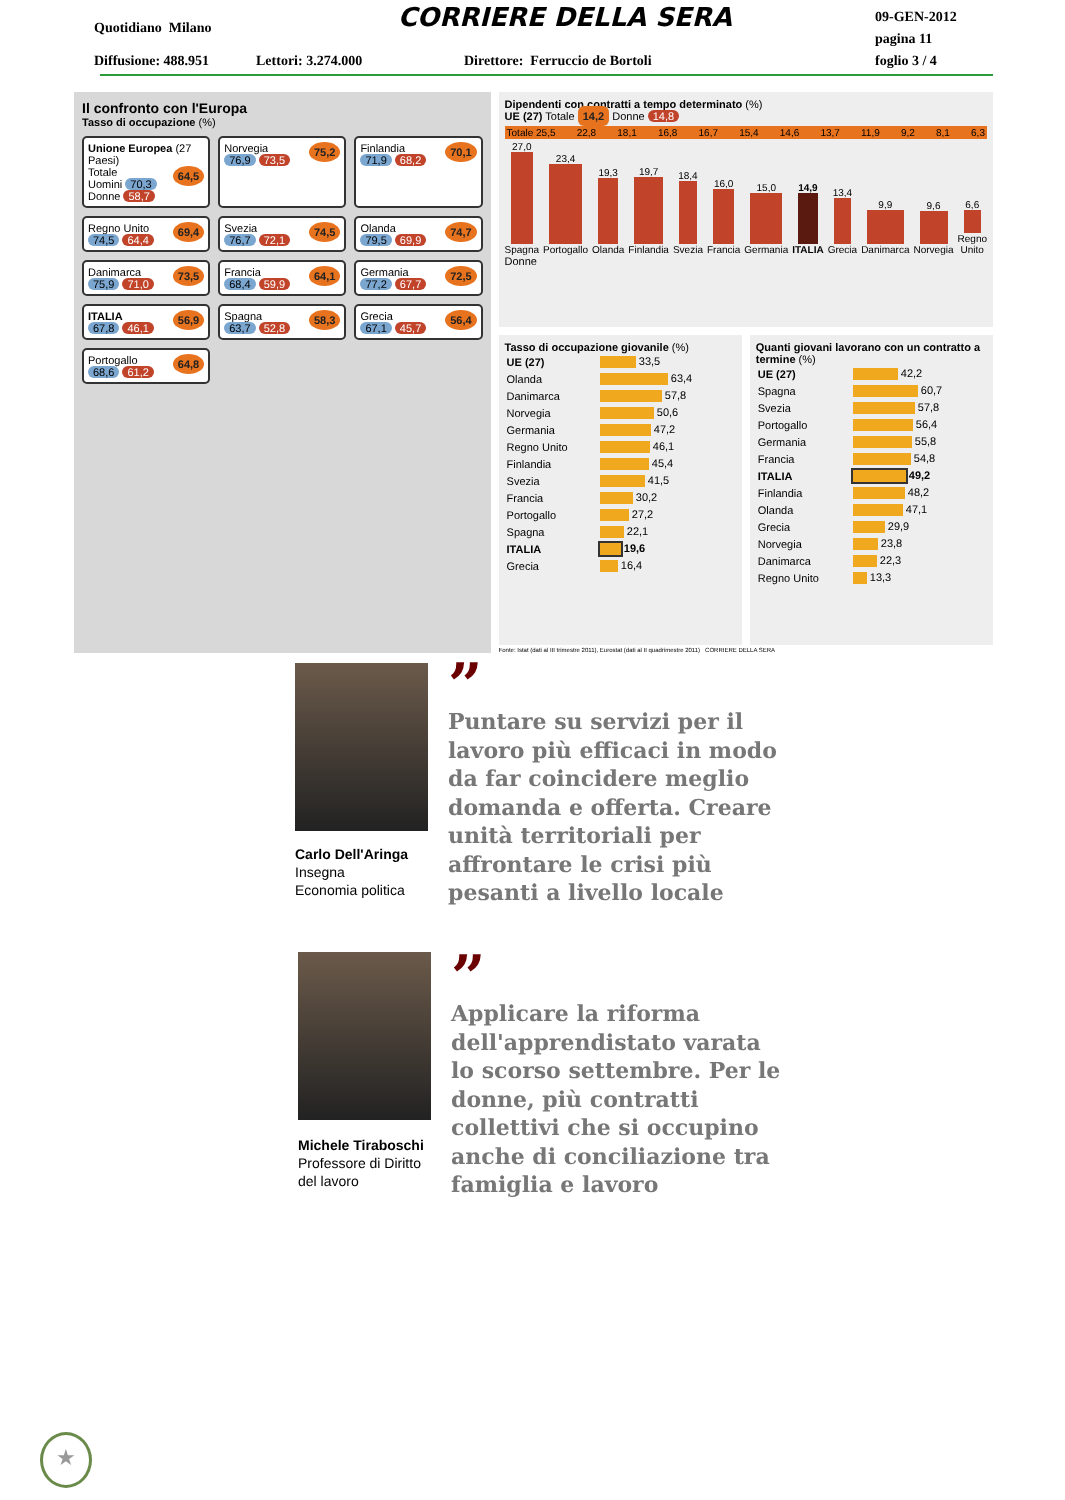Quotidiano Milano CORRIERE DELLA SERA
09-GEN-2012
pagina 11
foglio 3 / 4
Diffusione: 488.951 Lettori: 3.274.000
Direttore: Ferruccio de Bortoli
Il confronto con l'Europa
Tasso di occupazione (%)
Unione Europea (27 Paesi)
Totale 64,5
Uomini 70,3 Donne 58,7
Norvegia 75,2
76,9 73,5
Finlandia 70,1
71,9 68,2
Regno Unito 69,4
74,5 64,4
Svezia 74,5
76,7 72,1
Olanda 74,7
79,5 69,9
Danimarca 73,5
75,9 71,0
Francia 64,1
68,4 59,9
Germania 72,5
77,2 67,7
ITALIA 56,9
67,8 46,1
Spagna 58,3
63,7 52,8
Grecia 56,4
67,1 45,7
Portogallo 64,8
68,6 61,2
Dipendenti con contratti a tempo determinato (%)
UE (27) Totale 14,2 Donne 14,8
Totale 25,5 22,8 18,1 16,8 16,7 15,4 14,6 13,7 11,9 9,2 8,1 6,3
27,0 Spagna
23,4 Portogallo
19,3 Olanda
19,7 Finlandia
18,4 Svezia
16,0 Francia
15,0 Germania
14,9 ITALIA
13,4 Grecia
9,9 Danimarca
9,6 Norvegia
6,6 Regno Unito
Donne
Tasso di occupazione giovanile (%)
| UE (27) | 33,5 |
| Olanda | 63,4 |
| Danimarca | 57,8 |
| Norvegia | 50,6 |
| Germania | 47,2 |
| Regno Unito | 46,1 |
| Finlandia | 45,4 |
| Svezia | 41,5 |
| Francia | 30,2 |
| Portogallo | 27,2 |
| Spagna | 22,1 |
| ITALIA | 19,6 |
| Grecia | 16,4 |
Quanti giovani lavorano con un contratto a termine (%)
| UE (27) | 42,2 |
| Spagna | 60,7 |
| Svezia | 57,8 |
| Portogallo | 56,4 |
| Germania | 55,8 |
| Francia | 54,8 |
| ITALIA | 49,2 |
| Finlandia | 48,2 |
| Olanda | 47,1 |
| Grecia | 29,9 |
| Norvegia | 23,8 |
| Danimarca | 22,3 |
| Regno Unito | 13,3 |
Fonte: Istat (dati al III trimestre 2011), Eurostat (dati al II quadrimestre 2011) CORRIERE DELLA SERA
Carlo Dell'Aringa
Insegna
Economia politica
”
Puntare su servizi per il lavoro più efficaci in modo da far coincidere meglio domanda e offerta. Creare unità territoriali per affrontare le crisi più pesanti a livello locale
Michele Tiraboschi
Professore di Diritto
del lavoro
”
Applicare la riforma dell'apprendistato varata lo scorso settembre. Per le donne, più contratti collettivi che si occupino anche di conciliazione tra famiglia e lavoro
★